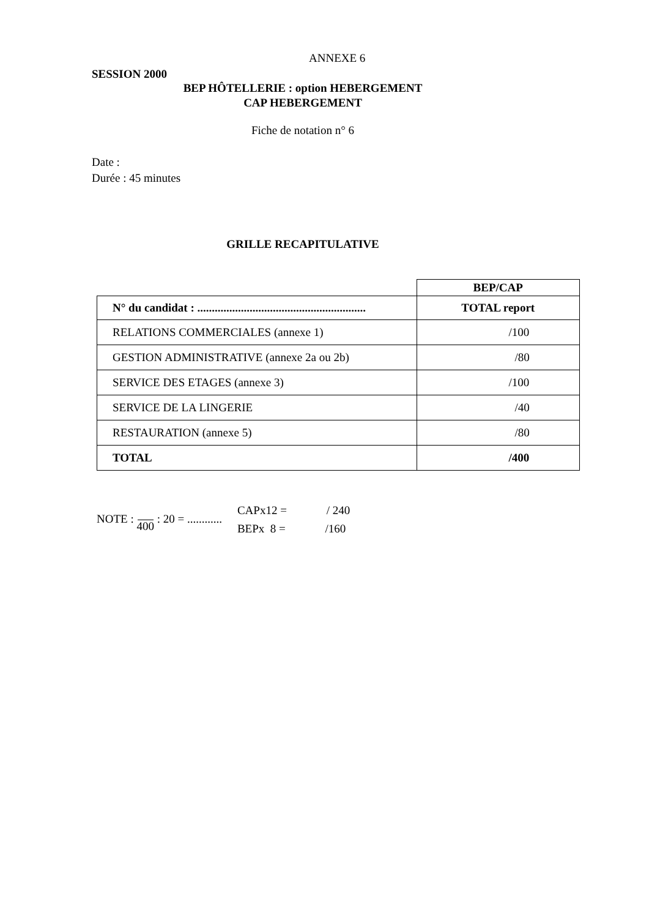ANNEXE 6
SESSION 2000
BEP HÔTELLERIE : option HEBERGEMENT
CAP HEBERGEMENT
Fiche de notation n° 6
Date :
Durée : 45 minutes
GRILLE RECAPITULATIVE
| | BEP/CAP |
| N° du candidat : .......................................................... | TOTAL report |
| RELATIONS COMMERCIALES (annexe 1) | /100 |
| GESTION ADMINISTRATIVE (annexe 2a ou 2b) | /80 |
| SERVICE DES ETAGES (annexe 3) | /100 |
| SERVICE DE LA LINGERIE | /40 |
| RESTAURATION (annexe 5) | /80 |
| TOTAL | /400 |
NOTE : 400 : 20 = ............
CAPx12 = / 240
BEPx 8 = /160